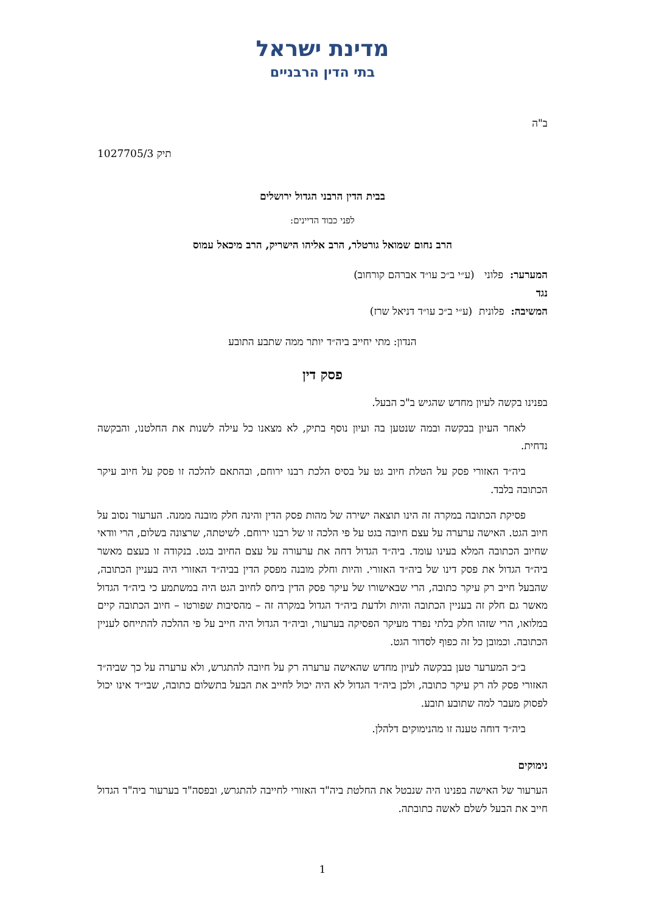מדינת ישראל
בתי הדין הרבניים
ב"ה
תיק 1027705/3
בבית הדין הרבני הגדול ירושלים
לפני כבוד הדיינים:
הרב נחום שמואל גורטלר, הרב אליהו הישריק, הרב מיכאל עמוס
המערער: פלוני (ע״י ב״כ עו״ד אברהם קורחוב)
נגד
המשיבה: פלונית (ע״י ב״כ עו״ד דניאל שרז)
הנדון: מתי יחייב ביה״ד יותר ממה שתבע התובע
פסק דין
בפנינו בקשה לעיון מחדש שהגיש ב"כ הבעל.
לאחר העיון בבקשה ובמה שנטען בה ועיון נוסף בתיק, לא מצאנו כל עילה לשנות את החלטנו, והבקשה נדחית.
ביה״ד האזורי פסק על הטלת חיוב גט על בסיס הלכת רבנו ירוחם, ובהתאם להלכה זו פסק על חיוב עיקר הכתובה בלבד.
פסיקת הכתובה במקרה זה הינו תוצאה ישירה של מהות פסק הדין והינה חלק מובנה ממנה. הערעור נסוב על חיוב הגט. האישה ערערה על עצם חיובה בגט על פי הלכה זו של רבנו ירוחם. לשיטתה, שרצונה בשלום, הרי וודאי שחיוב הכתובה המלא בעינו עומד. ביה״ד הגדול דחה את ערעורה על עצם החיוב בגט. בנקודה זו בעצם מאשר ביה״ד הגדול את פסק דינו של ביה״ד האזורי. והיות וחלק מובנה מפסק הדין בביה״ד האזורי היה בעניין הכתובה, שהבעל חייב רק עיקר כתובה, הרי שבאישורו של עיקר פסק הדין ביחס לחיוב הגט היה במשתמע כי ביה״ד הגדול מאשר גם חלק זה בעניין הכתובה והיות ולדעת ביה״ד הגדול במקרה זה – מהסיבות שפורטו – חיוב הכתובה קיים במלואו, הרי שזהו חלק בלתי נפרד מעיקר הפסיקה בערעור, וביה״ד הגדול היה חייב על פי ההלכה להתייחס לעניין הכתובה. וכמובן כל זה כפוף לסדור הגט.
ב״כ המערער טען בבקשה לעיון מחדש שהאישה ערערה רק על חיובה להתגרש, ולא ערערה על כך שביה״ד האזורי פסק לה רק עיקר כתובה, ולכן ביה״ד הגדול לא היה יכול לחייב את הבעל בתשלום כתובה, שבי״ד אינו יכול לפסוק מעבר למה שתובע תובע.
ביה״ד דוחה טענה זו מהנימוקים דלהלן.
נימוקים
הערעור של האישה בפנינו היה שנבטל את החלטת ביה"ד האזורי לחייבה להתגרש, ובפסה"ד בערעור ביה"ד הגדול חייב את הבעל לשלם לאשה כתובתה.
1